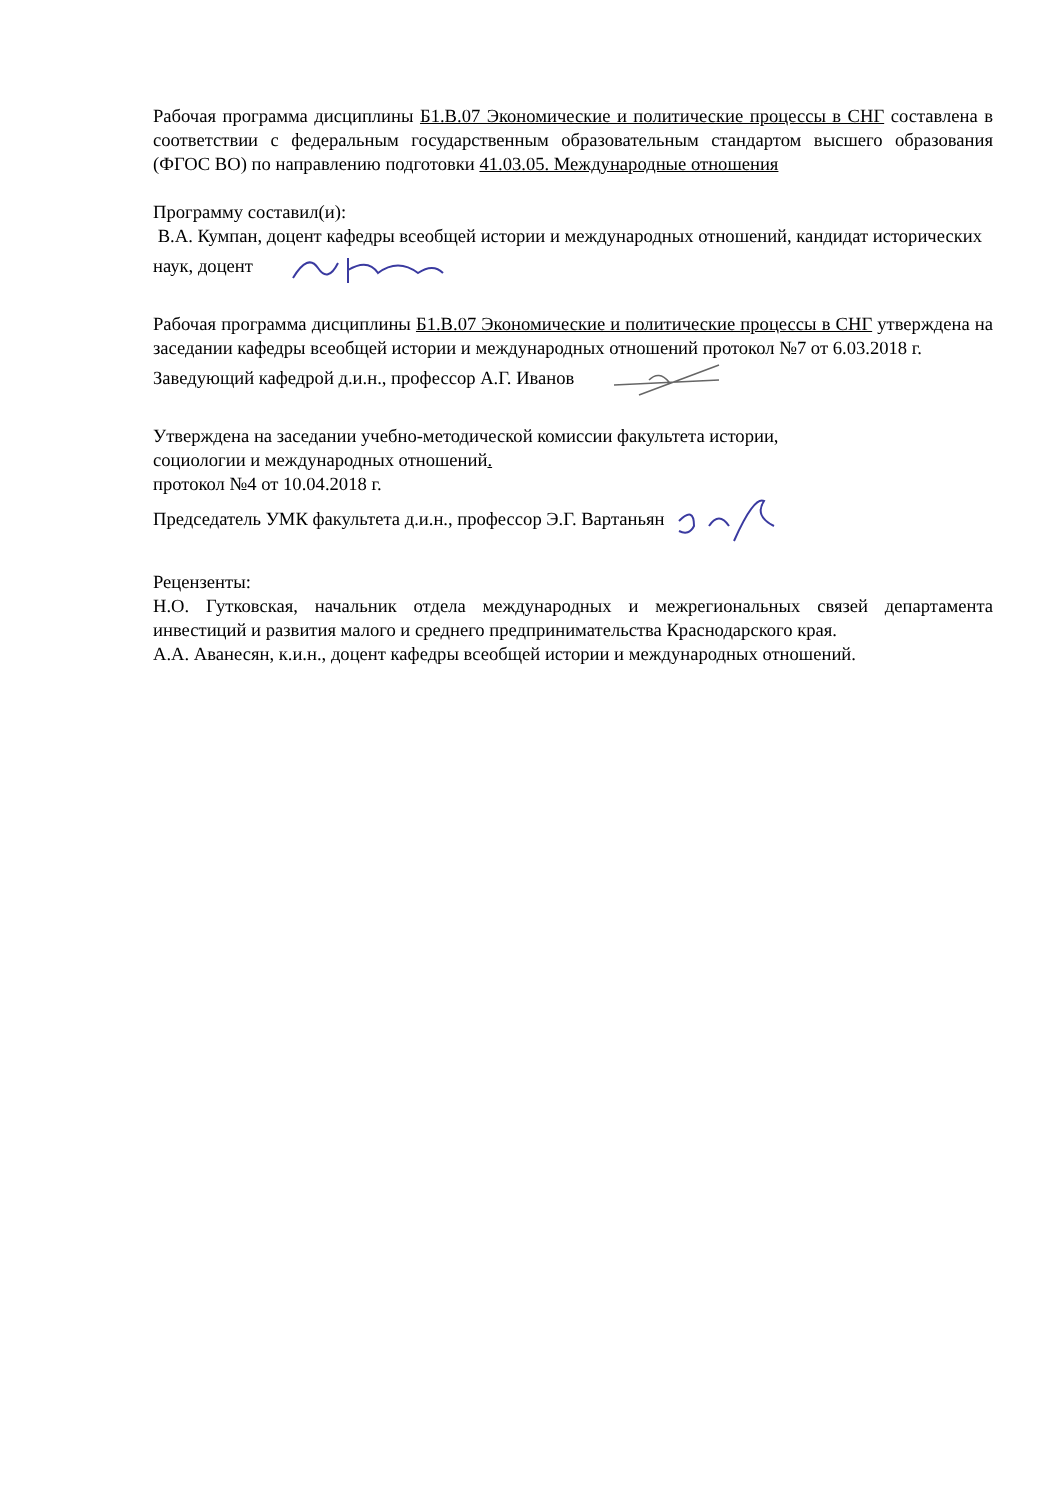Рабочая программа дисциплины Б1.В.07 Экономические и политические процессы в СНГ составлена в соответствии с федеральным государственным образовательным стандартом высшего образования (ФГОС ВО) по направлению подготовки 41.03.05. Международные отношения
Программу составил(и):
В.А. Кумпан, доцент кафедры всеобщей истории и международных отношений, кандидат исторических наук, доцент
Рабочая программа дисциплины Б1.В.07 Экономические и политические процессы в СНГ утверждена на заседании кафедры всеобщей истории и международных отношений протокол №7 от 6.03.2018 г.
Заведующий кафедрой д.и.н., профессор А.Г. Иванов
Утверждена на заседании учебно-методической комиссии факультета истории,
социологии и международных отношений.
протокол №4 от 10.04.2018 г.
Председатель УМК факультета д.и.н., профессор Э.Г. Вартаньян
Рецензенты:
Н.О. Гутковская, начальник отдела международных и межрегиональных связей департамента инвестиций и развития малого и среднего предпринимательства Краснодарского края.
А.А. Аванесян, к.и.н., доцент кафедры всеобщей истории и международных отношений.